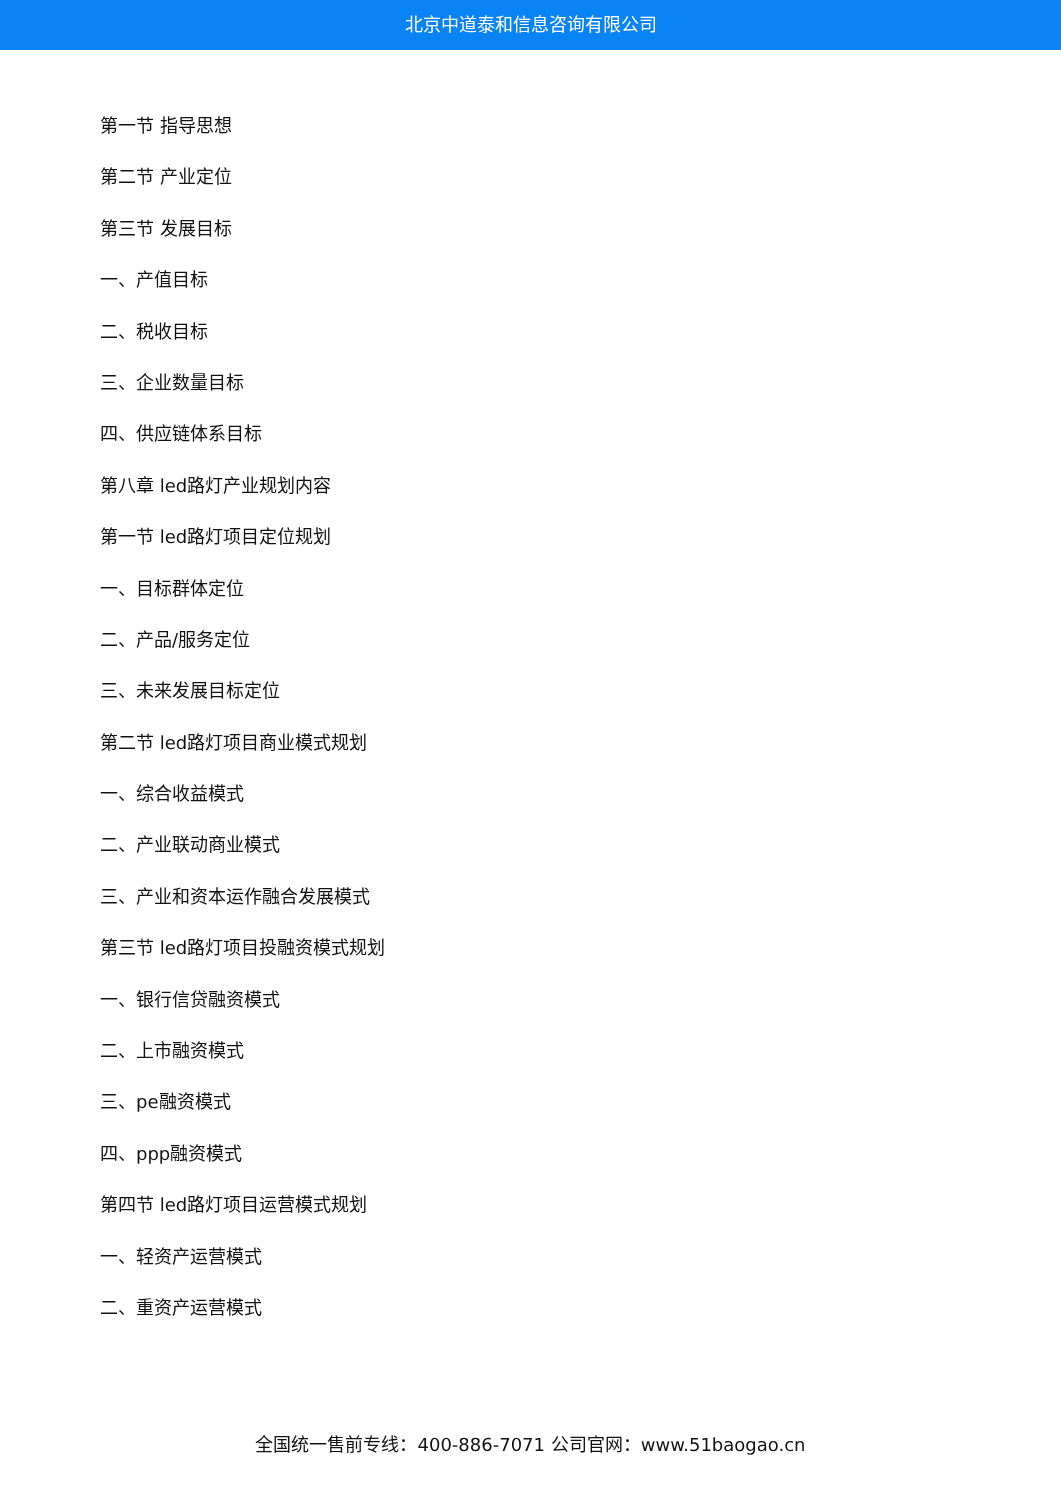北京中道泰和信息咨询有限公司
第一节 指导思想
第二节 产业定位
第三节 发展目标
一、产值目标
二、税收目标
三、企业数量目标
四、供应链体系目标
第八章 led路灯产业规划内容
第一节 led路灯项目定位规划
一、目标群体定位
二、产品/服务定位
三、未来发展目标定位
第二节 led路灯项目商业模式规划
一、综合收益模式
二、产业联动商业模式
三、产业和资本运作融合发展模式
第三节 led路灯项目投融资模式规划
一、银行信贷融资模式
二、上市融资模式
三、pe融资模式
四、ppp融资模式
第四节 led路灯项目运营模式规划
一、轻资产运营模式
二、重资产运营模式
全国统一售前专线：400-886-7071 公司官网：www.51baogao.cn